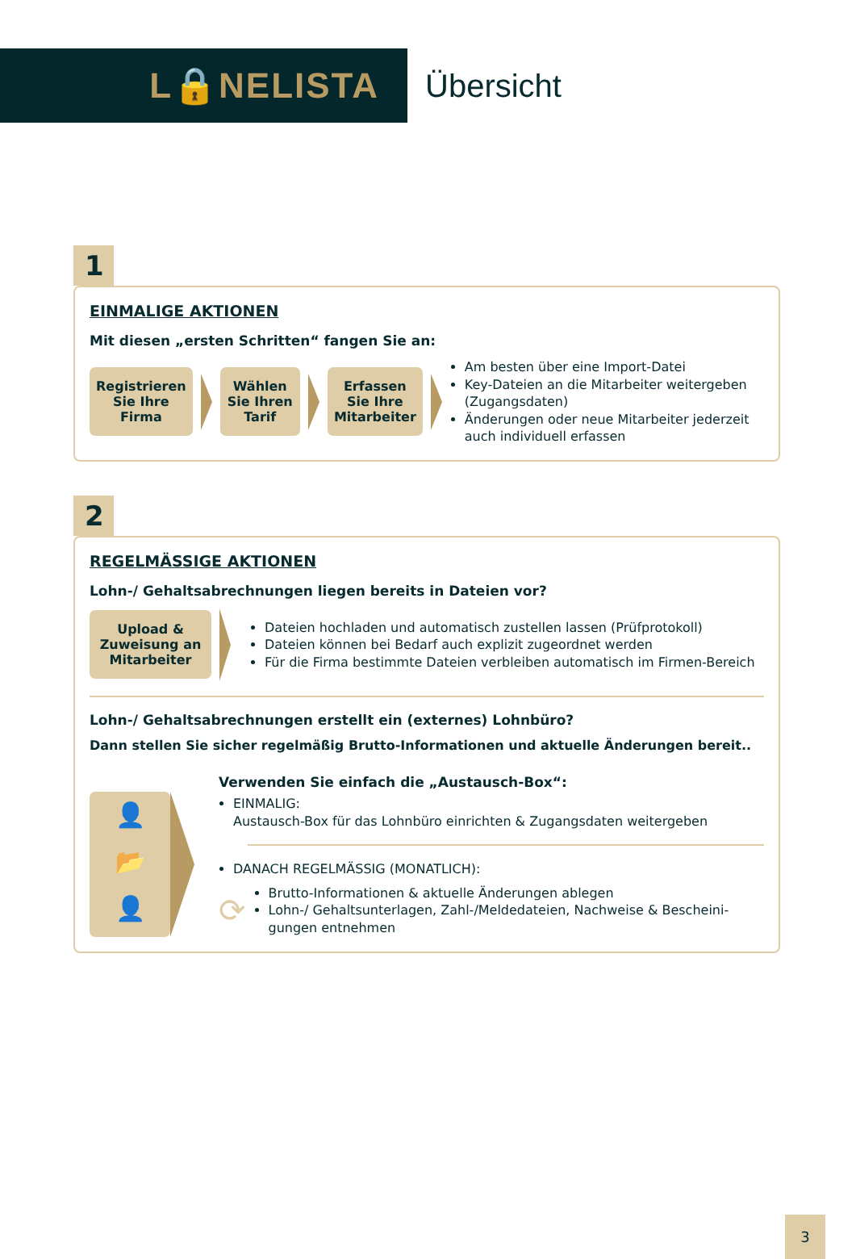L🔒NELISTA
Übersicht
1
EINMALIGE AKTIONEN
Mit diesen „ersten Schritten“ fangen Sie an:
Registrieren Sie Ihre Firma
Wählen Sie Ihren Tarif
Erfassen Sie Ihre Mitarbeiter
Am besten über eine Import-Datei
Key-Dateien an die Mitarbeiter weitergeben (Zugangsdaten)
Änderungen oder neue Mitarbeiter jederzeit auch individuell erfassen
2
REGELMÄSSIGE AKTIONEN
Lohn-/ Gehaltsabrechnungen liegen bereits in Dateien vor?
Upload & Zuweisung an Mitarbeiter
Dateien hochladen und automatisch zustellen lassen (Prüfprotokoll)
Dateien können bei Bedarf auch explizit zugeordnet werden
Für die Firma bestimmte Dateien verbleiben automatisch im Firmen-Bereich
Lohn-/ Gehaltsabrechnungen erstellt ein (externes) Lohnbüro?
Dann stellen Sie sicher regelmäßig Brutto-Informationen und aktuelle Änderungen bereit..
👤
📂
👤
Verwenden Sie einfach die „Austausch-Box“:
EINMALIG:
Austausch-Box für das Lohnbüro einrichten & Zugangsdaten weitergeben
DANACH REGELMÄSSIG (MONATLICH):
⟳
Brutto-Informationen & aktuelle Änderungen ablegen
Lohn-/ Gehaltsunterlagen, Zahl-/Meldedateien, Nachweise & Bescheini-gungen entnehmen
3